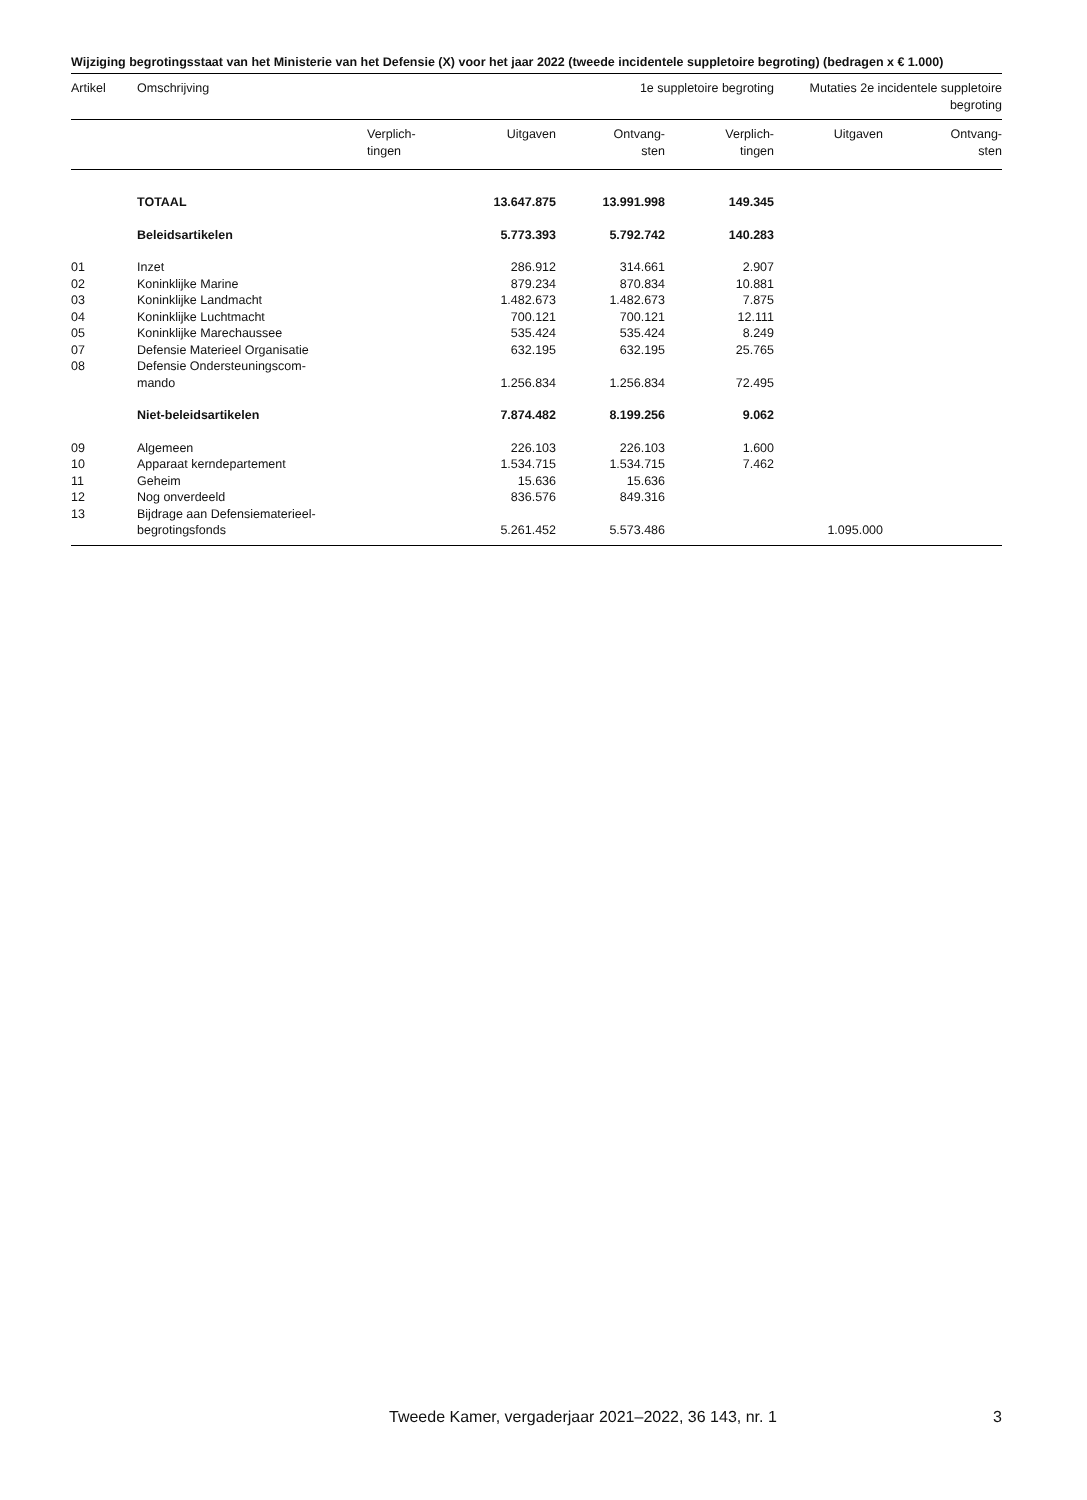Wijziging begrotingsstaat van het Ministerie van het Defensie (X) voor het jaar 2022 (tweede incidentele suppletoire begroting) (bedragen x € 1.000)
| Artikel | Omschrijving | 1e suppletoire begroting | | | | Mutaties 2e incidentele suppletoire begroting | |
| --- | --- | --- | --- | --- | --- | --- | --- |
| | | Verplich- tingen | Uitgaven | Ontvang- sten | Verplich- tingen | Uitgaven | Ontvang- sten |
| | TOTAAL | 13.647.875 | | 13.991.998 | 149.345 | | |
| | Beleidsartikelen | 5.773.393 | | 5.792.742 | 140.283 | | |
| 01 | Inzet | 286.912 | | 314.661 | 2.907 | | |
| 02 | Koninklijke Marine | 879.234 | | 870.834 | 10.881 | | |
| 03 | Koninklijke Landmacht | 1.482.673 | | 1.482.673 | 7.875 | | |
| 04 | Koninklijke Luchtmacht | 700.121 | | 700.121 | 12.111 | | |
| 05 | Koninklijke Marechaussee | 535.424 | | 535.424 | 8.249 | | |
| 07 | Defensie Materieel Organisatie | 632.195 | | 632.195 | 25.765 | | |
| 08 | Defensie Ondersteuningscom- mando | 1.256.834 | | 1.256.834 | 72.495 | | |
| | Niet-beleidsartikelen | 7.874.482 | | 8.199.256 | 9.062 | | |
| 09 | Algemeen | 226.103 | | 226.103 | 1.600 | | |
| 10 | Apparaat kerndepartement | 1.534.715 | | 1.534.715 | 7.462 | | |
| 11 | Geheim | 15.636 | | 15.636 | | | |
| 12 | Nog onverdeeld | 836.576 | | 849.316 | | | |
| 13 | Bijdrage aan Defensiematerieel- begrotingsfonds | 5.261.452 | | 5.573.486 | | 1.095.000 | |
Tweede Kamer, vergaderjaar 2021–2022, 36 143, nr. 1 3